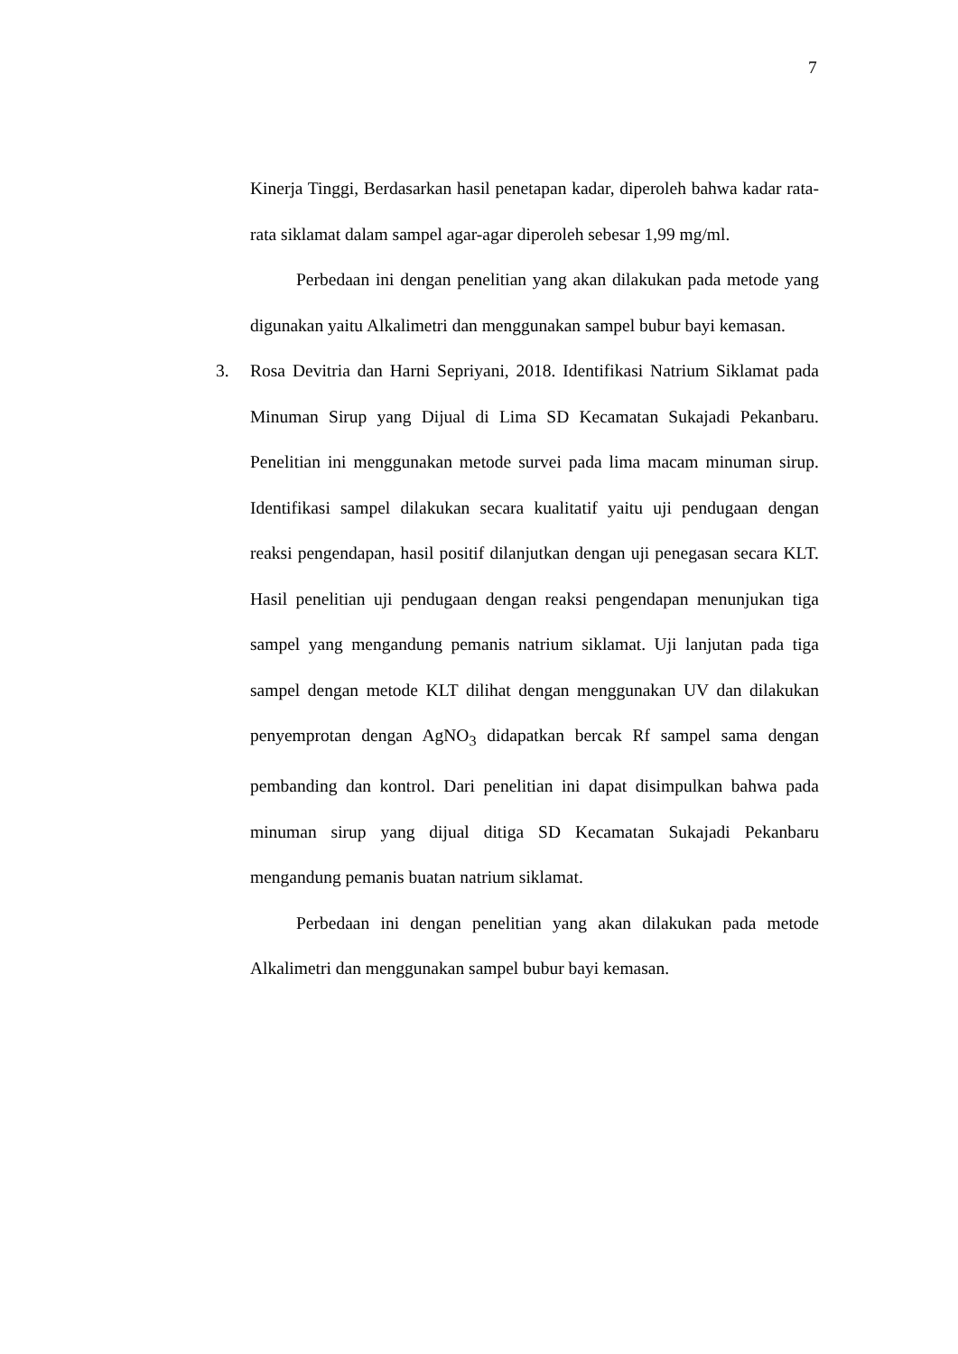7
Kinerja Tinggi, Berdasarkan hasil penetapan kadar, diperoleh bahwa kadar rata-rata siklamat dalam sampel agar-agar diperoleh sebesar 1,99 mg/ml.
Perbedaan ini dengan penelitian yang akan dilakukan pada metode yang digunakan yaitu Alkalimetri dan menggunakan sampel bubur bayi kemasan.
3. Rosa Devitria dan Harni Sepriyani, 2018. Identifikasi Natrium Siklamat pada Minuman Sirup yang Dijual di Lima SD Kecamatan Sukajadi Pekanbaru. Penelitian ini menggunakan metode survei pada lima macam minuman sirup. Identifikasi sampel dilakukan secara kualitatif yaitu uji pendugaan dengan reaksi pengendapan, hasil positif dilanjutkan dengan uji penegasan secara KLT. Hasil penelitian uji pendugaan dengan reaksi pengendapan menunjukan tiga sampel yang mengandung pemanis natrium siklamat. Uji lanjutan pada tiga sampel dengan metode KLT dilihat dengan menggunakan UV dan dilakukan penyemprotan dengan AgNO<sub>3</sub> didapatkan bercak Rf sampel sama dengan pembanding dan kontrol. Dari penelitian ini dapat disimpulkan bahwa pada minuman sirup yang dijual ditiga SD Kecamatan Sukajadi Pekanbaru mengandung pemanis buatan natrium siklamat.
Perbedaan ini dengan penelitian yang akan dilakukan pada metode Alkalimetri dan menggunakan sampel bubur bayi kemasan.